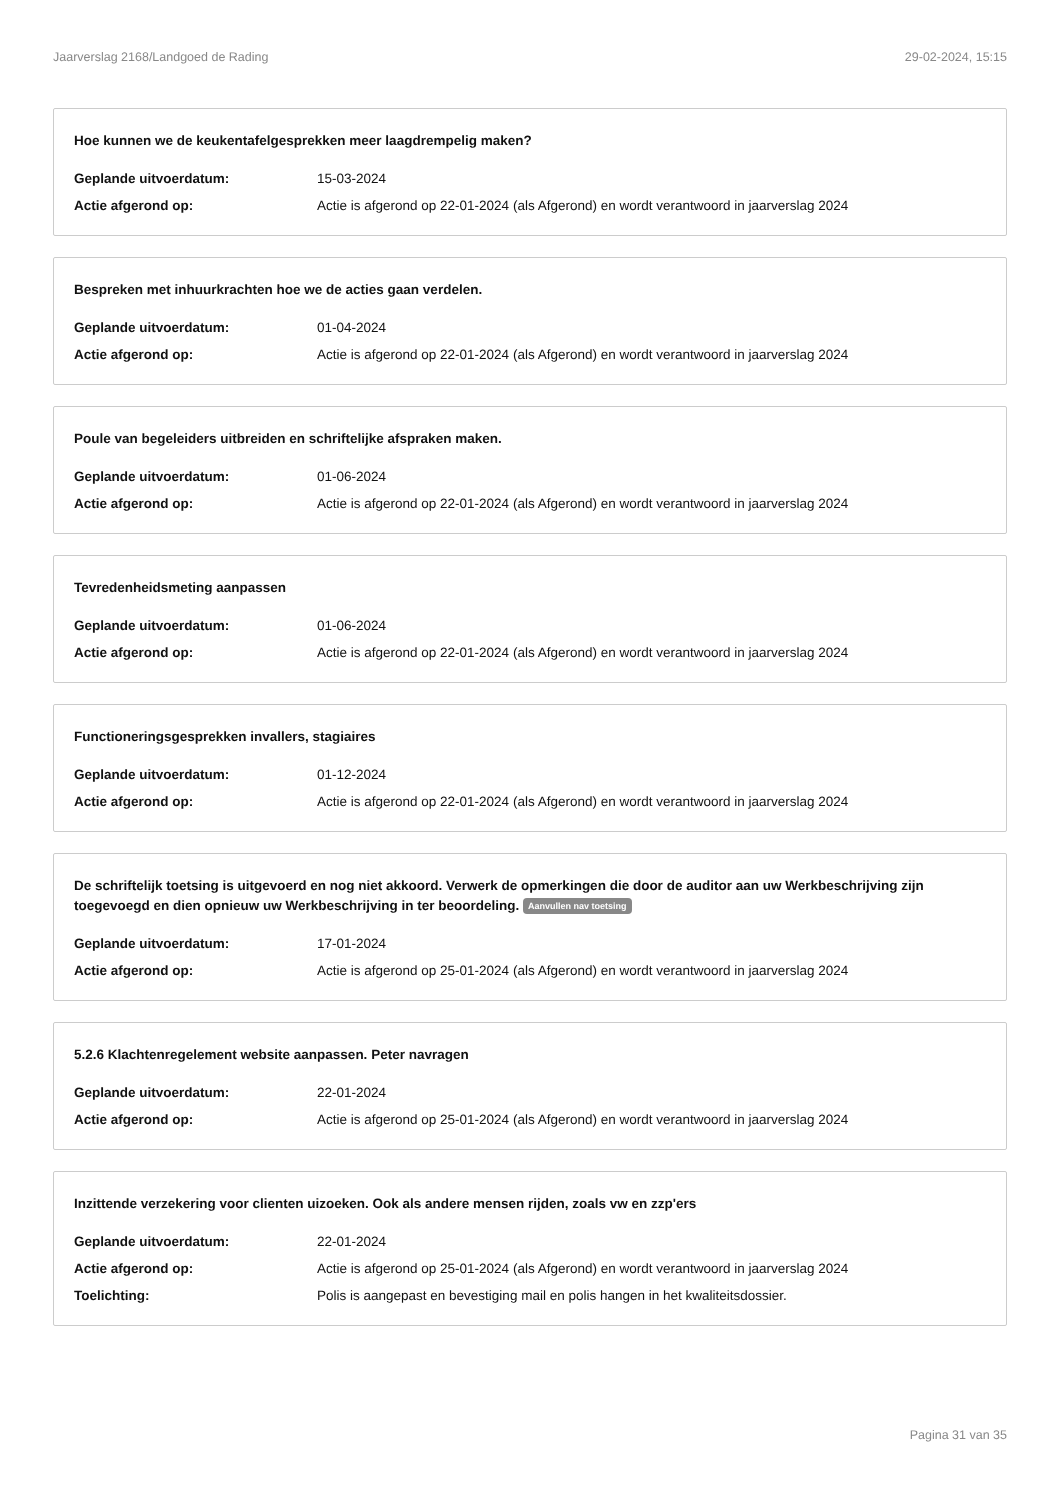Jaarverslag 2168/Landgoed de Rading 29-02-2024, 15:15
Hoe kunnen we de keukentafelgesprekken meer laagdrempelig maken?
Geplande uitvoerdatum: 15-03-2024
Actie afgerond op: Actie is afgerond op 22-01-2024 (als Afgerond) en wordt verantwoord in jaarverslag 2024
Bespreken met inhuurkrachten hoe we de acties gaan verdelen.
Geplande uitvoerdatum: 01-04-2024
Actie afgerond op: Actie is afgerond op 22-01-2024 (als Afgerond) en wordt verantwoord in jaarverslag 2024
Poule van begeleiders uitbreiden en schriftelijke afspraken maken.
Geplande uitvoerdatum: 01-06-2024
Actie afgerond op: Actie is afgerond op 22-01-2024 (als Afgerond) en wordt verantwoord in jaarverslag 2024
Tevredenheidsmeting aanpassen
Geplande uitvoerdatum: 01-06-2024
Actie afgerond op: Actie is afgerond op 22-01-2024 (als Afgerond) en wordt verantwoord in jaarverslag 2024
Functioneringsgesprekken invallers, stagiaires
Geplande uitvoerdatum: 01-12-2024
Actie afgerond op: Actie is afgerond op 22-01-2024 (als Afgerond) en wordt verantwoord in jaarverslag 2024
De schriftelijk toetsing is uitgevoerd en nog niet akkoord. Verwerk de opmerkingen die door de auditor aan uw Werkbeschrijving zijn toegevoegd en dien opnieuw uw Werkbeschrijving in ter beoordeling. Aanvullen nav toetsing
Geplande uitvoerdatum: 17-01-2024
Actie afgerond op: Actie is afgerond op 25-01-2024 (als Afgerond) en wordt verantwoord in jaarverslag 2024
5.2.6 Klachtenregelement website aanpassen. Peter navragen
Geplande uitvoerdatum: 22-01-2024
Actie afgerond op: Actie is afgerond op 25-01-2024 (als Afgerond) en wordt verantwoord in jaarverslag 2024
Inzittende verzekering voor clienten uizoeken. Ook als andere mensen rijden, zoals vw en zzp'ers
Geplande uitvoerdatum: 22-01-2024
Actie afgerond op: Actie is afgerond op 25-01-2024 (als Afgerond) en wordt verantwoord in jaarverslag 2024
Toelichting: Polis is aangepast en bevestiging mail en polis hangen in het kwaliteitsdossier.
Pagina 31 van 35